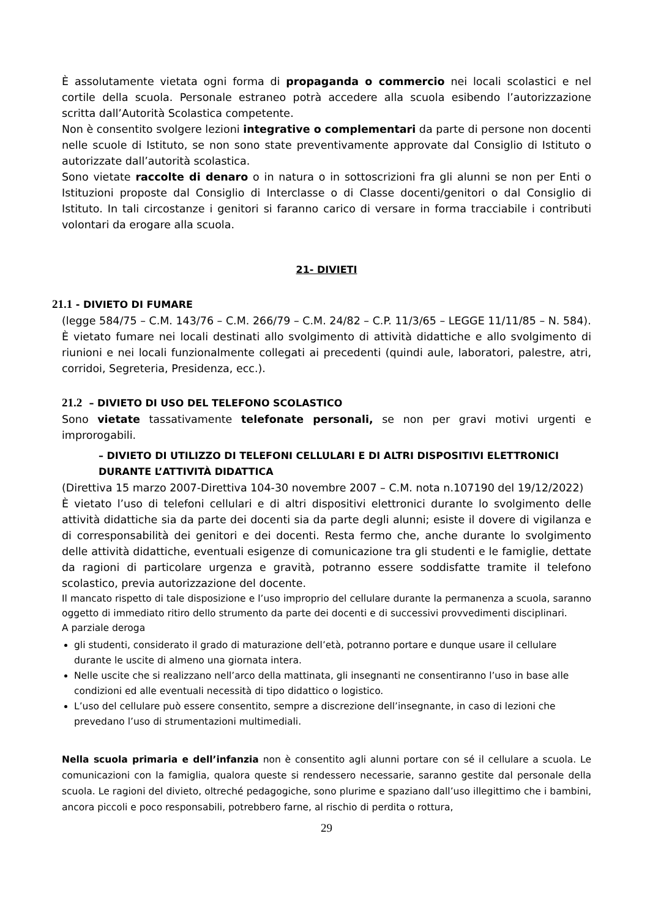È assolutamente vietata ogni forma di propaganda o commercio nei locali scolastici e nel cortile della scuola. Personale estraneo potrà accedere alla scuola esibendo l’autorizzazione scritta dall’Autorità Scolastica competente.
Non è consentito svolgere lezioni integrative o complementari da parte di persone non docenti nelle scuole di Istituto, se non sono state preventivamente approvate dal Consiglio di Istituto o autorizzate dall’autorità scolastica.
Sono vietate raccolte di denaro o in natura o in sottoscrizioni fra gli alunni se non per Enti o Istituzioni proposte dal Consiglio di Interclasse o di Classe docenti/genitori o dal Consiglio di Istituto. In tali circostanze i genitori si faranno carico di versare in forma tracciabile i contributi volontari da erogare alla scuola.
21- DIVIETI
21.1 - DIVIETO DI FUMARE
(legge 584/75 – C.M. 143/76 – C.M. 266/79 – C.M. 24/82 – C.P. 11/3/65 – LEGGE 11/11/85 – N. 584).
È vietato fumare nei locali destinati allo svolgimento di attività didattiche e allo svolgimento di riunioni e nei locali funzionalmente collegati ai precedenti (quindi aule, laboratori, palestre, atri, corridoi, Segreteria, Presidenza, ecc.).
21.2 – DIVIETO DI USO DEL TELEFONO SCOLASTICO
Sono vietate tassativamente telefonate personali, se non per gravi motivi urgenti e improrogabili.
– DIVIETO DI UTILIZZO DI TELEFONI CELLULARI E DI ALTRI DISPOSITIVI ELETTRONICI DURANTE L’ATTIVITÀ DIDATTICA
(Direttiva 15 marzo 2007-Direttiva 104-30 novembre 2007 – C.M. nota n.107190 del 19/12/2022)
È vietato l’uso di telefoni cellulari e di altri dispositivi elettronici durante lo svolgimento delle attività didattiche sia da parte dei docenti sia da parte degli alunni; esiste il dovere di vigilanza e di corresponsabilità dei genitori e dei docenti. Resta fermo che, anche durante lo svolgimento delle attività didattiche, eventuali esigenze di comunicazione tra gli studenti e le famiglie, dettate da ragioni di particolare urgenza e gravità, potranno essere soddisfatte tramite il telefono scolastico, previa autorizzazione del docente.
Il mancato rispetto di tale disposizione e l’uso improprio del cellulare durante la permanenza a scuola, saranno oggetto di immediato ritiro dello strumento da parte dei docenti e di successivi provvedimenti disciplinari.
A parziale deroga
gli studenti, considerato il grado di maturazione dell’età, potranno portare e dunque usare il cellulare durante le uscite di almeno una giornata intera.
Nelle uscite che si realizzano nell’arco della mattinata, gli insegnanti ne consentiranno l’uso in base alle condizioni ed alle eventuali necessità di tipo didattico o logistico.
L’uso del cellulare può essere consentito, sempre a discrezione dell’insegnante, in caso di lezioni che prevedano l’uso di strumentazioni multimediali.
Nella scuola primaria e dell’infanzia non è consentito agli alunni portare con sé il cellulare a scuola. Le comunicazioni con la famiglia, qualora queste si rendessero necessarie, saranno gestite dal personale della scuola. Le ragioni del divieto, oltreché pedagogiche, sono plurime e spaziano dall’uso illegittimo che i bambini, ancora piccoli e poco responsabili, potrebbero farne, al rischio di perdita o rottura,
29